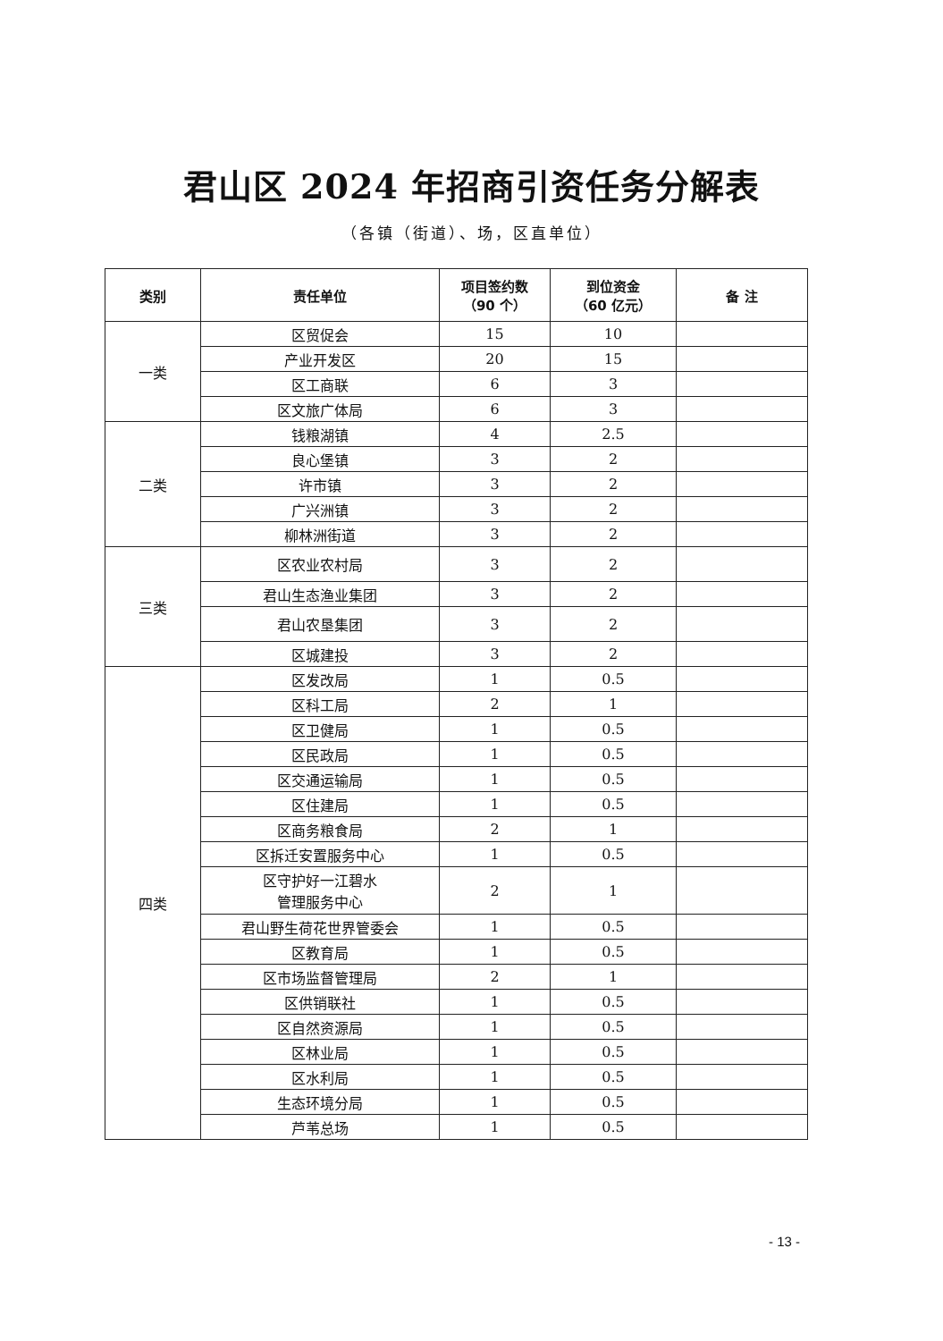君山区 2024 年招商引资任务分解表
（各镇（街道）、场，区直单位）
| 类别 | 责任单位 | 项目签约数 （90 个） | 到位资金 （60 亿元） | 备 注 |
| --- | --- | --- | --- | --- |
| 一类 | 区贸促会 | 15 | 10 | |
| | 产业开发区 | 20 | 15 | |
| | 区工商联 | 6 | 3 | |
| | 区文旅广体局 | 6 | 3 | |
| 二类 | 钱粮湖镇 | 4 | 2.5 | |
| | 良心堡镇 | 3 | 2 | |
| | 许市镇 | 3 | 2 | |
| | 广兴洲镇 | 3 | 2 | |
| | 柳林洲街道 | 3 | 2 | |
| 三类 | 区农业农村局 | 3 | 2 | |
| | 君山生态渔业集团 | 3 | 2 | |
| | 君山农垦集团 | 3 | 2 | |
| | 区城建投 | 3 | 2 | |
| 四类 | 区发改局 | 1 | 0.5 | |
| | 区科工局 | 2 | 1 | |
| | 区卫健局 | 1 | 0.5 | |
| | 区民政局 | 1 | 0.5 | |
| | 区交通运输局 | 1 | 0.5 | |
| | 区住建局 | 1 | 0.5 | |
| | 区商务粮食局 | 2 | 1 | |
| | 区拆迁安置服务中心 | 1 | 0.5 | |
| | 区守护好一江碧水 管理服务中心 | 2 | 1 | |
| | 君山野生荷花世界管委会 | 1 | 0.5 | |
| | 区教育局 | 1 | 0.5 | |
| | 区市场监督管理局 | 2 | 1 | |
| | 区供销联社 | 1 | 0.5 | |
| | 区自然资源局 | 1 | 0.5 | |
| | 区林业局 | 1 | 0.5 | |
| | 区水利局 | 1 | 0.5 | |
| | 生态环境分局 | 1 | 0.5 | |
| | 芦苇总场 | 1 | 0.5 | |
- 13 -